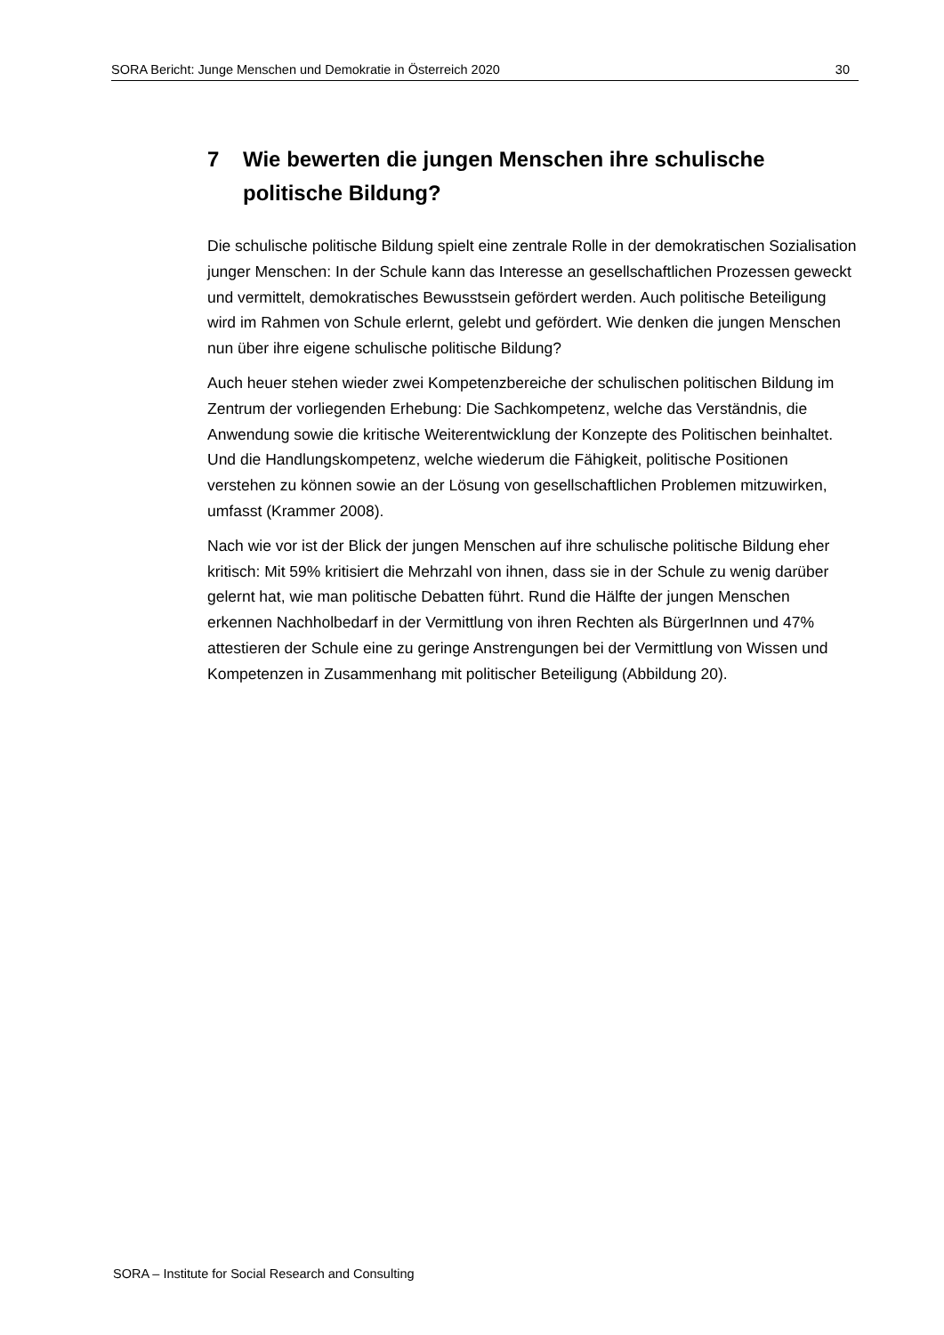SORA Bericht: Junge Menschen und Demokratie in Österreich 2020 30
7 Wie bewerten die jungen Menschen ihre schulische politische Bildung?
Die schulische politische Bildung spielt eine zentrale Rolle in der demokratischen Sozialisation junger Menschen: In der Schule kann das Interesse an gesellschaftlichen Prozessen geweckt und vermittelt, demokratisches Bewusstsein gefördert werden. Auch politische Beteiligung wird im Rahmen von Schule erlernt, gelebt und gefördert. Wie denken die jungen Menschen nun über ihre eigene schulische politische Bildung?
Auch heuer stehen wieder zwei Kompetenzbereiche der schulischen politischen Bildung im Zentrum der vorliegenden Erhebung: Die Sachkompetenz, welche das Verständnis, die Anwendung sowie die kritische Weiterentwicklung der Konzepte des Politischen beinhaltet. Und die Handlungskompetenz, welche wiederum die Fähigkeit, politische Positionen verstehen zu können sowie an der Lösung von gesellschaftlichen Problemen mitzuwirken, umfasst (Krammer 2008).
Nach wie vor ist der Blick der jungen Menschen auf ihre schulische politische Bildung eher kritisch: Mit 59% kritisiert die Mehrzahl von ihnen, dass sie in der Schule zu wenig darüber gelernt hat, wie man politische Debatten führt. Rund die Hälfte der jungen Menschen erkennen Nachholbedarf in der Vermittlung von ihren Rechten als BürgerInnen und 47% attestieren der Schule eine zu geringe Anstrengungen bei der Vermittlung von Wissen und Kompetenzen in Zusammenhang mit politischer Beteiligung (Abbildung 20).
SORA – Institute for Social Research and Consulting